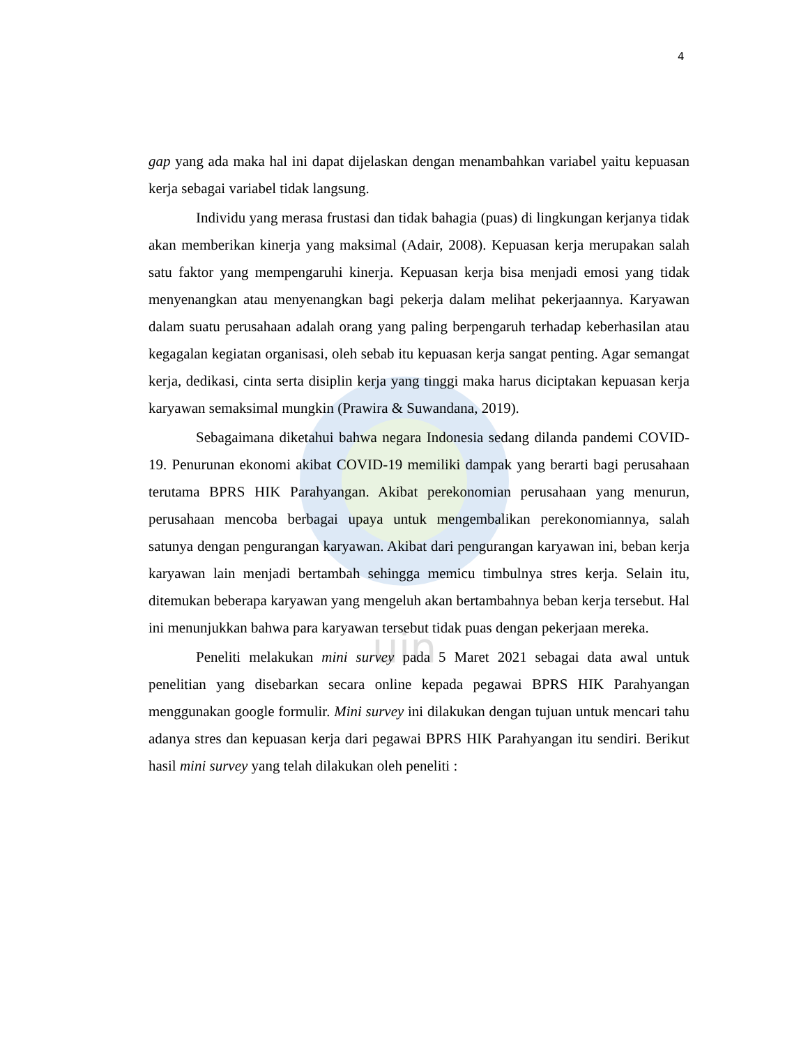4
uin
gap yang ada maka hal ini dapat dijelaskan dengan menambahkan variabel yaitu kepuasan kerja sebagai variabel tidak langsung.
Individu yang merasa frustasi dan tidak bahagia (puas) di lingkungan kerjanya tidak akan memberikan kinerja yang maksimal (Adair, 2008). Kepuasan kerja merupakan salah satu faktor yang mempengaruhi kinerja. Kepuasan kerja bisa menjadi emosi yang tidak menyenangkan atau menyenangkan bagi pekerja dalam melihat pekerjaannya. Karyawan dalam suatu perusahaan adalah orang yang paling berpengaruh terhadap keberhasilan atau kegagalan kegiatan organisasi, oleh sebab itu kepuasan kerja sangat penting. Agar semangat kerja, dedikasi, cinta serta disiplin kerja yang tinggi maka harus diciptakan kepuasan kerja karyawan semaksimal mungkin (Prawira & Suwandana, 2019).
Sebagaimana diketahui bahwa negara Indonesia sedang dilanda pandemi COVID-19. Penurunan ekonomi akibat COVID-19 memiliki dampak yang berarti bagi perusahaan terutama BPRS HIK Parahyangan. Akibat perekonomian perusahaan yang menurun, perusahaan mencoba berbagai upaya untuk mengembalikan perekonomiannya, salah satunya dengan pengurangan karyawan. Akibat dari pengurangan karyawan ini, beban kerja karyawan lain menjadi bertambah sehingga memicu timbulnya stres kerja. Selain itu, ditemukan beberapa karyawan yang mengeluh akan bertambahnya beban kerja tersebut. Hal ini menunjukkan bahwa para karyawan tersebut tidak puas dengan pekerjaan mereka.
Peneliti melakukan mini survey pada 5 Maret 2021 sebagai data awal untuk penelitian yang disebarkan secara online kepada pegawai BPRS HIK Parahyangan menggunakan google formulir. Mini survey ini dilakukan dengan tujuan untuk mencari tahu adanya stres dan kepuasan kerja dari pegawai BPRS HIK Parahyangan itu sendiri. Berikut hasil mini survey yang telah dilakukan oleh peneliti :